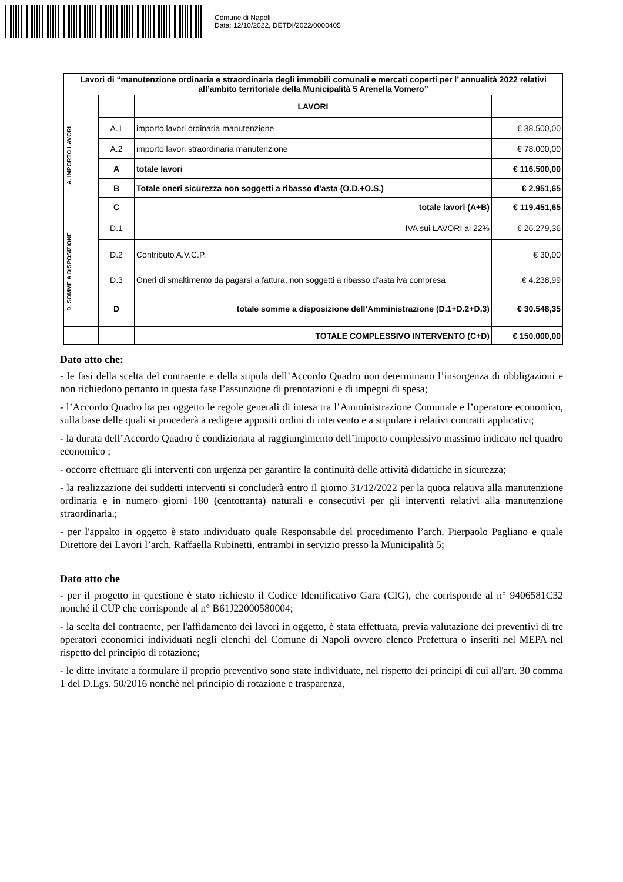Comune di Napoli
Data: 12/10/2022, DETDI/2022/0000405
| Lavori di “manutenzione ordinaria e straordinaria degli immobili comunali e mercati coperti per l’ annualità 2022 relativi all’ambito territoriale della Municipalità 5 Arenella Vomero” | | | |
| A. IMPORTO LAVORI | | LAVORI | |
| | A.1 | importo lavori ordinaria manutenzione | € 38.500,00 |
| | A.2 | importo lavori straordinaria manutenzione | € 78.000,00 |
| | A | totale lavori | € 116.500,00 |
| | B | Totale oneri sicurezza non soggetti a ribasso d’asta (O.D.+O.S.) | € 2.951,65 |
| | C | totale lavori (A+B) | € 119.451,65 |
| D. SOMME A DISPOSIZIONE | D.1 | IVA sui LAVORI al 22% | € 26.279,36 |
| | D.2 | Contributo A.V.C.P. | € 30,00 |
| | D.3 | Oneri di smaltimento da pagarsi a fattura, non soggetti a ribasso d’asta iva compresa | € 4.238,99 |
| | D | totale somme a disposizione dell’Amministrazione (D.1+D.2+D.3) | € 30.548,35 |
| | | TOTALE COMPLESSIVO INTERVENTO (C+D) | € 150.000,00 |
Dato atto che:
- le fasi della scelta del contraente e della stipula dell’Accordo Quadro non determinano l’insorgenza di obbligazioni e non richiedono pertanto in questa fase l’assunzione di prenotazioni e di impegni di spesa;
- l’Accordo Quadro ha per oggetto le regole generali di intesa tra l’Amministrazione Comunale e l’operatore economico, sulla base delle quali si procederà a redigere appositi ordini di intervento e a stipulare i relativi contratti applicativi;
- la durata dell’Accordo Quadro è condizionata al raggiungimento dell’importo complessivo massimo indicato nel quadro economico ;
- occorre effettuare gli interventi con urgenza per garantire la continuità delle attività didattiche in sicurezza;
- la realizzazione dei suddetti interventi si concluderà entro il giorno 31/12/2022 per la quota relativa alla manutenzione ordinaria e in numero giorni 180 (centottanta) naturali e consecutivi per gli interventi relativi alla manutenzione straordinaria.;
- per l'appalto in oggetto è stato individuato quale Responsabile del procedimento l’arch. Pierpaolo Pagliano e quale Direttore dei Lavori l’arch. Raffaella Rubinetti, entrambi in servizio presso la Municipalità 5;
Dato atto che
- per il progetto in questione è stato richiesto il Codice Identificativo Gara (CIG), che corrisponde al n° 9406581C32 nonché il CUP che corrisponde al n° B61J22000580004;
- la scelta del contraente, per l'affidamento dei lavori in oggetto, è stata effettuata, previa valutazione dei preventivi di tre operatori economici individuati negli elenchi del Comune di Napoli ovvero elenco Prefettura o inseriti nel MEPA nel rispetto del principio di rotazione;
- le ditte invitate a formulare il proprio preventivo sono state individuate, nel rispetto dei principi di cui all'art. 30 comma 1 del D.Lgs. 50/2016 nonchè nel principio di rotazione e trasparenza,